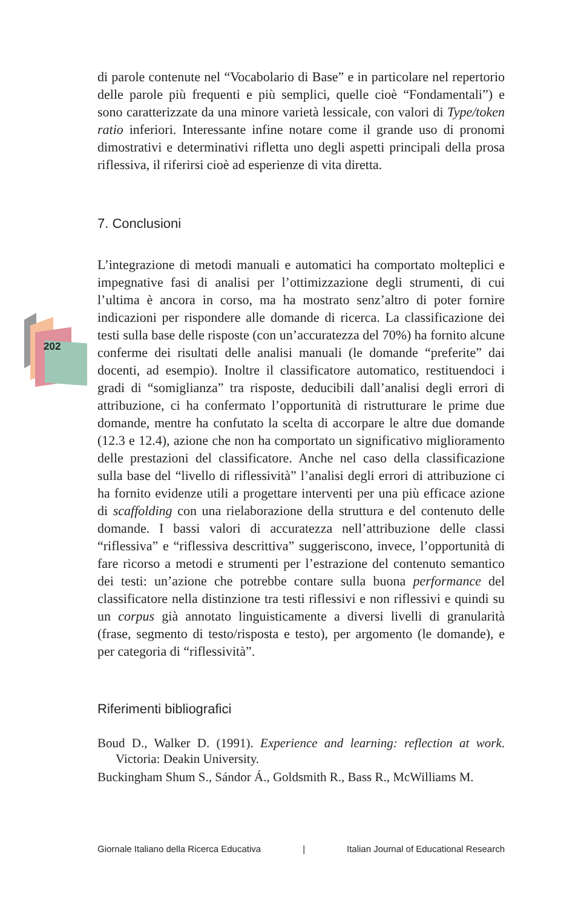202
di parole contenute nel “Vocabolario di Base” e in particolare nel repertorio delle parole più frequenti e più semplici, quelle cioè “Fondamentali”) e sono caratterizzate da una minore varietà lessicale, con valori di Type/token ratio inferiori. Interessante infine notare come il grande uso di pronomi dimostrativi e determinativi rifletta uno degli aspetti principali della prosa riflessiva, il riferirsi cioè ad esperienze di vita diretta.
7. Conclusioni
L’integrazione di metodi manuali e automatici ha comportato molteplici e impegnative fasi di analisi per l’ottimizzazione degli strumenti, di cui l’ultima è ancora in corso, ma ha mostrato senz’altro di poter fornire indicazioni per rispondere alle domande di ricerca. La classificazione dei testi sulla base delle risposte (con un’accuratezza del 70%) ha fornito alcune conferme dei risultati delle analisi manuali (le domande “preferite” dai docenti, ad esempio). Inoltre il classificatore automatico, restituendoci i gradi di “somiglianza” tra risposte, deducibili dall’analisi degli errori di attribuzione, ci ha confermato l’opportunità di ristrutturare le prime due domande, mentre ha confutato la scelta di accorpare le altre due domande (12.3 e 12.4), azione che non ha comportato un significativo miglioramento delle prestazioni del classificatore. Anche nel caso della classificazione sulla base del “livello di riflessività” l’analisi degli errori di attribuzione ci ha fornito evidenze utili a progettare interventi per una più efficace azione di scaffolding con una rielaborazione della struttura e del contenuto delle domande. I bassi valori di accuratezza nell’attribuzione delle classi “riflessiva” e “riflessiva descrittiva” suggeriscono, invece, l’opportunità di fare ricorso a metodi e strumenti per l’estrazione del contenuto semantico dei testi: un’azione che potrebbe contare sulla buona performance del classificatore nella distinzione tra testi riflessivi e non riflessivi e quindi su un corpus già annotato linguisticamente a diversi livelli di granularità (frase, segmento di testo/risposta e testo), per argomento (le domande), e per categoria di “riflessività”.
Riferimenti bibliografici
Boud D., Walker D. (1991). Experience and learning: reflection at work. Victoria: Deakin University.
Buckingham Shum S., Sándor Á., Goldsmith R., Bass R., McWilliams M.
Giornale Italiano della Ricerca Educativa | Italian Journal of Educational Research